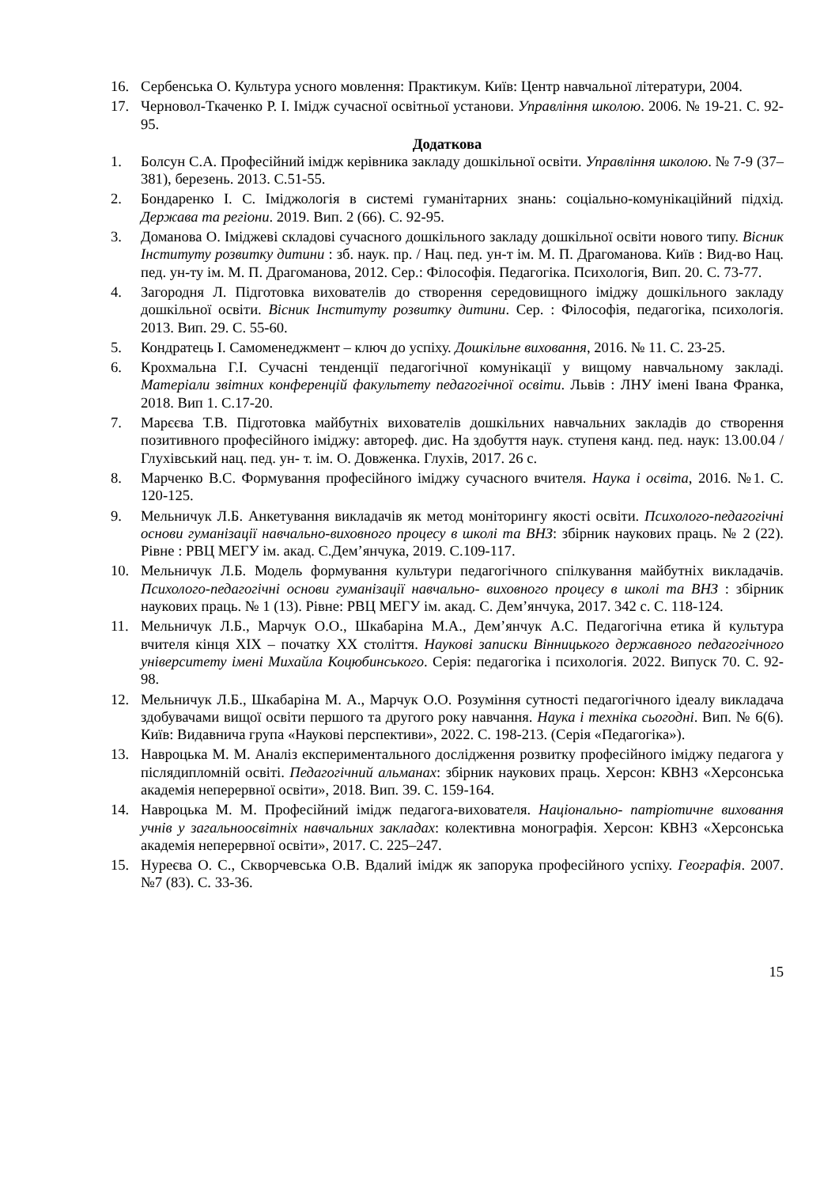16. Сербенська О. Культура усного мовлення: Практикум. Київ: Центр навчальної літератури, 2004.
17. Черновол-Ткаченко Р. І. Імідж сучасної освітньої установи. Управління школою. 2006. № 19-21. С. 92-95.
Додаткова
1. Болсун С.А. Професійний імідж керівника закладу дошкільної освіти. Управління школою. № 7-9 (37–381), березень. 2013. С.51-55.
2. Бондаренко І. С. Іміджологія в системі гуманітарних знань: соціально-комунікаційний підхід. Держава та регіони. 2019. Вип. 2 (66). С. 92-95.
3. Доманова О. Іміджеві складові сучасного дошкільного закладу дошкільної освіти нового типу. Вісник Інституту розвитку дитини : зб. наук. пр. / Нац. пед. ун-т ім. М. П. Драгоманова. Київ : Вид-во Нац. пед. ун-ту ім. М. П. Драгоманова, 2012. Сер.: Філософія. Педагогіка. Психологія, Вип. 20. С. 73-77.
4. Загородня Л. Підготовка вихователів до створення середовищного іміджу дошкільного закладу дошкільної освіти. Вісник Інституту розвитку дитини. Сер. : Філософія, педагогіка, психологія. 2013. Вип. 29. С. 55-60.
5. Кондратець І. Самоменеджмент – ключ до успіху. Дошкільне виховання, 2016. № 11. С. 23-25.
6. Крохмальна Г.І. Сучасні тенденції педагогічної комунікації у вищому навчальному закладі. Матеріали звітних конференцій факультету педагогічної освіти. Львів : ЛНУ імені Івана Франка, 2018. Вип 1. С.17-20.
7. Марєєва Т.В. Підготовка майбутніх вихователів дошкільних навчальних закладів до створення позитивного професійного іміджу: автореф. дис. На здобуття наук. ступеня канд. пед. наук: 13.00.04 / Глухівський нац. пед. ун- т. ім. О. Довженка. Глухів, 2017. 26 с.
8. Марченко В.С. Формування професійного іміджу сучасного вчителя. Наука і освіта, 2016. №1. С. 120-125.
9. Мельничук Л.Б. Анкетування викладачів як метод моніторингу якості освіти. Психолого-педагогічні основи гуманізації навчально-виховного процесу в школі та ВНЗ: збірник наукових праць. № 2 (22). Рівне : РВЦ МЕГУ ім. акад. С.Дем’янчука, 2019. С.109-117.
10. Мельничук Л.Б. Модель формування культури педагогічного спілкування майбутніх викладачів. Психолого-педагогічні основи гуманізації навчально- виховного процесу в школі та ВНЗ : збірник наукових праць. № 1 (13). Рівне: РВЦ МЕГУ ім. акад. С. Дем’янчука, 2017. 342 с. С. 118-124.
11. Мельничук Л.Б., Марчук О.О., Шкабаріна М.А., Дем’янчук А.С. Педагогічна етика й культура вчителя кінця ХІХ – початку ХХ століття. Наукові записки Вінницького державного педагогічного університету імені Михайла Коцюбинського. Серія: педагогіка і психологія. 2022. Випуск 70. С. 92-98.
12. Мельничук Л.Б., Шкабаріна М. А., Марчук О.О. Розуміння сутності педагогічного ідеалу викладача здобувачами вищої освіти першого та другого року навчання. Наука і техніка сьогодні. Вип. № 6(6). Київ: Видавнича група «Наукові перспективи», 2022. С. 198-213. (Серія «Педагогіка»).
13. Навроцька М. М. Аналіз експериментального дослідження розвитку професійного іміджу педагога у післядипломній освіті. Педагогічний альманах: збірник наукових праць. Херсон: КВНЗ «Херсонська академія неперервної освіти», 2018. Вип. 39. С. 159-164.
14. Навроцька М. М. Професійний імідж педагога-вихователя. Національно- патріотичне виховання учнів у загальноосвітніх навчальних закладах: колективна монографія. Херсон: КВНЗ «Херсонська академія неперервної освіти», 2017. С. 225–247.
15. Нуреєва О. С., Скворчевська О.В. Вдалий імідж як запорука професійного успіху. Географія. 2007. №7 (83). С. 33-36.
15